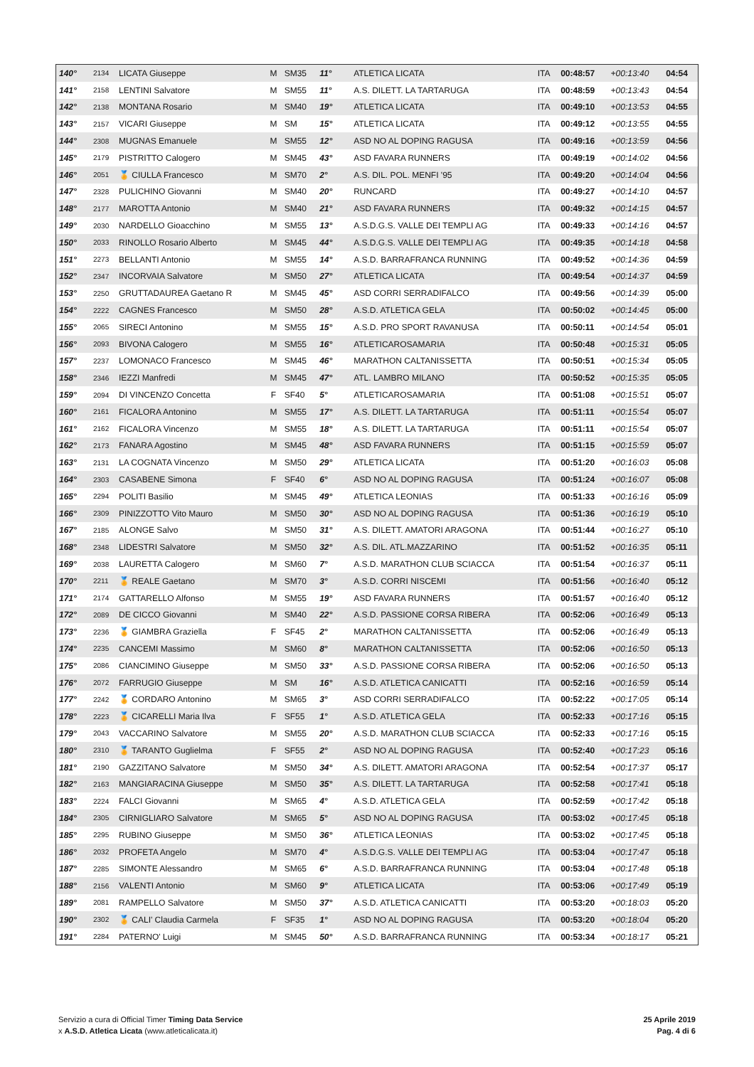| 140° | 2134 | LICATA Giuseppe | M | SM35 | 11° | ATLETICA LICATA | ITA | 00:48:57 | +00:13:40 | 04:54 |
| 141° | 2158 | LENTINI Salvatore | M | SM55 | 11° | A.S. DILETT. LA TARTARUGA | ITA | 00:48:59 | +00:13:43 | 04:54 |
| 142° | 2138 | MONTANA Rosario | M | SM40 | 19° | ATLETICA LICATA | ITA | 00:49:10 | +00:13:53 | 04:55 |
| 143° | 2157 | VICARI Giuseppe | M | SM | 15° | ATLETICA LICATA | ITA | 00:49:12 | +00:13:55 | 04:55 |
| 144° | 2308 | MUGNAS Emanuele | M | SM55 | 12° | ASD NO AL DOPING RAGUSA | ITA | 00:49:16 | +00:13:59 | 04:56 |
| 145° | 2179 | PISTRITTO Calogero | M | SM45 | 43° | ASD FAVARA RUNNERS | ITA | 00:49:19 | +00:14:02 | 04:56 |
| 146° | 2051 | 🏅 CIULLA Francesco | M | SM70 | 2° | A.S. DIL. POL. MENFI '95 | ITA | 00:49:20 | +00:14:04 | 04:56 |
| 147° | 2328 | PULICHINO Giovanni | M | SM40 | 20° | RUNCARD | ITA | 00:49:27 | +00:14:10 | 04:57 |
| 148° | 2177 | MAROTTA Antonio | M | SM40 | 21° | ASD FAVARA RUNNERS | ITA | 00:49:32 | +00:14:15 | 04:57 |
| 149° | 2030 | NARDELLO Gioacchino | M | SM55 | 13° | A.S.D.G.S. VALLE DEI TEMPLI AG | ITA | 00:49:33 | +00:14:16 | 04:57 |
| 150° | 2033 | RINOLLO Rosario Alberto | M | SM45 | 44° | A.S.D.G.S. VALLE DEI TEMPLI AG | ITA | 00:49:35 | +00:14:18 | 04:58 |
| 151° | 2273 | BELLANTI Antonio | M | SM55 | 14° | A.S.D. BARRAFRANCA RUNNING | ITA | 00:49:52 | +00:14:36 | 04:59 |
| 152° | 2347 | INCORVAIA Salvatore | M | SM50 | 27° | ATLETICA LICATA | ITA | 00:49:54 | +00:14:37 | 04:59 |
| 153° | 2250 | GRUTTADAUREA Gaetano R | M | SM45 | 45° | ASD CORRI SERRADIFALCO | ITA | 00:49:56 | +00:14:39 | 05:00 |
| 154° | 2222 | CAGNES Francesco | M | SM50 | 28° | A.S.D. ATLETICA GELA | ITA | 00:50:02 | +00:14:45 | 05:00 |
| 155° | 2065 | SIRECI Antonino | M | SM55 | 15° | A.S.D. PRO SPORT RAVANUSA | ITA | 00:50:11 | +00:14:54 | 05:01 |
| 156° | 2093 | BIVONA Calogero | M | SM55 | 16° | ATLETICAROSAMARIA | ITA | 00:50:48 | +00:15:31 | 05:05 |
| 157° | 2237 | LOMONACO Francesco | M | SM45 | 46° | MARATHON CALTANISSETTA | ITA | 00:50:51 | +00:15:34 | 05:05 |
| 158° | 2346 | IEZZI Manfredi | M | SM45 | 47° | ATL. LAMBRO MILANO | ITA | 00:50:52 | +00:15:35 | 05:05 |
| 159° | 2094 | DI VINCENZO Concetta | F | SF40 | 5° | ATLETICAROSAMARIA | ITA | 00:51:08 | +00:15:51 | 05:07 |
| 160° | 2161 | FICALORA Antonino | M | SM55 | 17° | A.S. DILETT. LA TARTARUGA | ITA | 00:51:11 | +00:15:54 | 05:07 |
| 161° | 2162 | FICALORA Vincenzo | M | SM55 | 18° | A.S. DILETT. LA TARTARUGA | ITA | 00:51:11 | +00:15:54 | 05:07 |
| 162° | 2173 | FANARA Agostino | M | SM45 | 48° | ASD FAVARA RUNNERS | ITA | 00:51:15 | +00:15:59 | 05:07 |
| 163° | 2131 | LA COGNATA Vincenzo | M | SM50 | 29° | ATLETICA LICATA | ITA | 00:51:20 | +00:16:03 | 05:08 |
| 164° | 2303 | CASABENE Simona | F | SF40 | 6° | ASD NO AL DOPING RAGUSA | ITA | 00:51:24 | +00:16:07 | 05:08 |
| 165° | 2294 | POLITI Basilio | M | SM45 | 49° | ATLETICA LEONIAS | ITA | 00:51:33 | +00:16:16 | 05:09 |
| 166° | 2309 | PINIZZOTTO Vito Mauro | M | SM50 | 30° | ASD NO AL DOPING RAGUSA | ITA | 00:51:36 | +00:16:19 | 05:10 |
| 167° | 2185 | ALONGE Salvo | M | SM50 | 31° | A.S. DILETT. AMATORI ARAGONA | ITA | 00:51:44 | +00:16:27 | 05:10 |
| 168° | 2348 | LIDESTRI Salvatore | M | SM50 | 32° | A.S. DIL. ATL.MAZZARINO | ITA | 00:51:52 | +00:16:35 | 05:11 |
| 169° | 2038 | LAURETTA Calogero | M | SM60 | 7° | A.S.D. MARATHON CLUB SCIACCA | ITA | 00:51:54 | +00:16:37 | 05:11 |
| 170° | 2211 | 🏅 REALE Gaetano | M | SM70 | 3° | A.S.D. CORRI NISCEMI | ITA | 00:51:56 | +00:16:40 | 05:12 |
| 171° | 2174 | GATTARELLO Alfonso | M | SM55 | 19° | ASD FAVARA RUNNERS | ITA | 00:51:57 | +00:16:40 | 05:12 |
| 172° | 2089 | DE CICCO Giovanni | M | SM40 | 22° | A.S.D. PASSIONE CORSA RIBERA | ITA | 00:52:06 | +00:16:49 | 05:13 |
| 173° | 2236 | 🏅 GIAMBRA Graziella | F | SF45 | 2° | MARATHON CALTANISSETTA | ITA | 00:52:06 | +00:16:49 | 05:13 |
| 174° | 2235 | CANCEMI Massimo | M | SM60 | 8° | MARATHON CALTANISSETTA | ITA | 00:52:06 | +00:16:50 | 05:13 |
| 175° | 2086 | CIANCIMINO Giuseppe | M | SM50 | 33° | A.S.D. PASSIONE CORSA RIBERA | ITA | 00:52:06 | +00:16:50 | 05:13 |
| 176° | 2072 | FARRUGIO Giuseppe | M | SM | 16° | A.S.D. ATLETICA CANICATTI | ITA | 00:52:16 | +00:16:59 | 05:14 |
| 177° | 2242 | 🏅 CORDARO Antonino | M | SM65 | 3° | ASD CORRI SERRADIFALCO | ITA | 00:52:22 | +00:17:05 | 05:14 |
| 178° | 2223 | 🏅 CICARELLI Maria Ilva | F | SF55 | 1° | A.S.D. ATLETICA GELA | ITA | 00:52:33 | +00:17:16 | 05:15 |
| 179° | 2043 | VACCARINO Salvatore | M | SM55 | 20° | A.S.D. MARATHON CLUB SCIACCA | ITA | 00:52:33 | +00:17:16 | 05:15 |
| 180° | 2310 | 🏅 TARANTO Guglielma | F | SF55 | 2° | ASD NO AL DOPING RAGUSA | ITA | 00:52:40 | +00:17:23 | 05:16 |
| 181° | 2190 | GAZZITANO Salvatore | M | SM50 | 34° | A.S. DILETT. AMATORI ARAGONA | ITA | 00:52:54 | +00:17:37 | 05:17 |
| 182° | 2163 | MANGIARACINA Giuseppe | M | SM50 | 35° | A.S. DILETT. LA TARTARUGA | ITA | 00:52:58 | +00:17:41 | 05:18 |
| 183° | 2224 | FALCI Giovanni | M | SM65 | 4° | A.S.D. ATLETICA GELA | ITA | 00:52:59 | +00:17:42 | 05:18 |
| 184° | 2305 | CIRNIGLIARO Salvatore | M | SM65 | 5° | ASD NO AL DOPING RAGUSA | ITA | 00:53:02 | +00:17:45 | 05:18 |
| 185° | 2295 | RUBINO Giuseppe | M | SM50 | 36° | ATLETICA LEONIAS | ITA | 00:53:02 | +00:17:45 | 05:18 |
| 186° | 2032 | PROFETA Angelo | M | SM70 | 4° | A.S.D.G.S. VALLE DEI TEMPLI AG | ITA | 00:53:04 | +00:17:47 | 05:18 |
| 187° | 2285 | SIMONTE Alessandro | M | SM65 | 6° | A.S.D. BARRAFRANCA RUNNING | ITA | 00:53:04 | +00:17:48 | 05:18 |
| 188° | 2156 | VALENTI Antonio | M | SM60 | 9° | ATLETICA LICATA | ITA | 00:53:06 | +00:17:49 | 05:19 |
| 189° | 2081 | RAMPELLO Salvatore | M | SM50 | 37° | A.S.D. ATLETICA CANICATTI | ITA | 00:53:20 | +00:18:03 | 05:20 |
| 190° | 2302 | 🏅 CALI' Claudia Carmela | F | SF35 | 1° | ASD NO AL DOPING RAGUSA | ITA | 00:53:20 | +00:18:04 | 05:20 |
| 191° | 2284 | PATERNO' Luigi | M | SM45 | 50° | A.S.D. BARRAFRANCA RUNNING | ITA | 00:53:34 | +00:18:17 | 05:21 |
Servizio a cura di Official Timer Timing Data Service
x A.S.D. Atletica Licata (www.atleticalicata.it)
25 Aprile 2019
Pag. 4 di 6